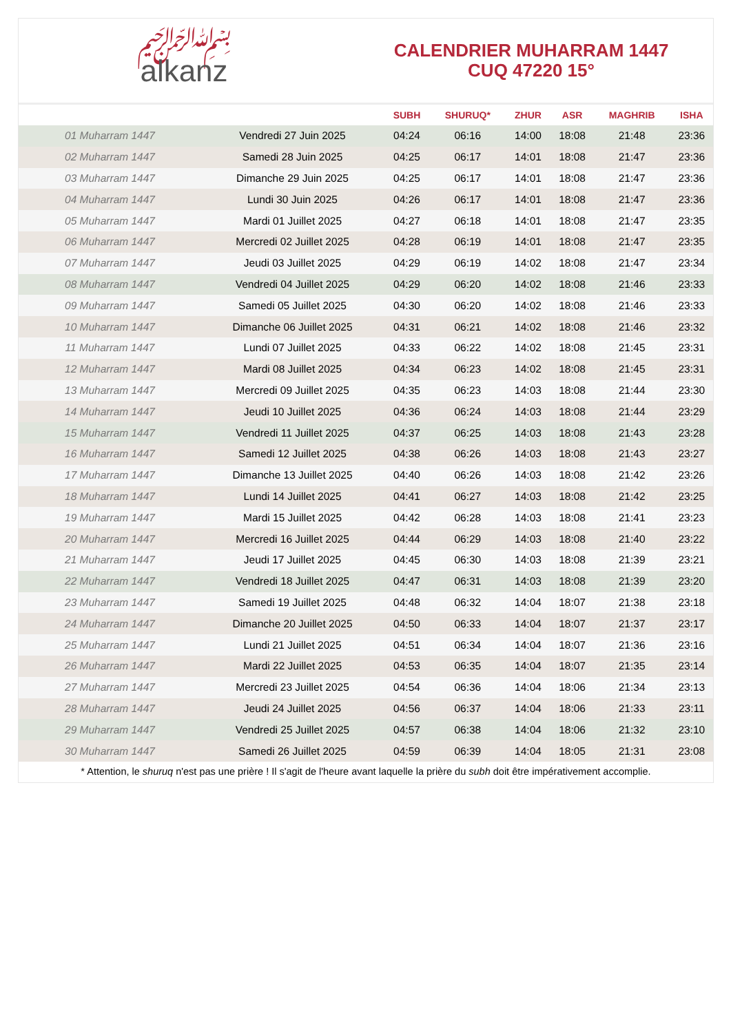﷽
alkanz
CALENDRIER MUHARRAM 1447
CUQ 47220 15°
| | | SUBH | SHURUQ* | ZHUR | ASR | MAGHRIB | ISHA |
| --- | --- | --- | --- | --- | --- | --- | --- |
| 01 Muharram 1447 | Vendredi 27 Juin 2025 | 04:24 | 06:16 | 14:00 | 18:08 | 21:48 | 23:36 |
| 02 Muharram 1447 | Samedi 28 Juin 2025 | 04:25 | 06:17 | 14:01 | 18:08 | 21:47 | 23:36 |
| 03 Muharram 1447 | Dimanche 29 Juin 2025 | 04:25 | 06:17 | 14:01 | 18:08 | 21:47 | 23:36 |
| 04 Muharram 1447 | Lundi 30 Juin 2025 | 04:26 | 06:17 | 14:01 | 18:08 | 21:47 | 23:36 |
| 05 Muharram 1447 | Mardi 01 Juillet 2025 | 04:27 | 06:18 | 14:01 | 18:08 | 21:47 | 23:35 |
| 06 Muharram 1447 | Mercredi 02 Juillet 2025 | 04:28 | 06:19 | 14:01 | 18:08 | 21:47 | 23:35 |
| 07 Muharram 1447 | Jeudi 03 Juillet 2025 | 04:29 | 06:19 | 14:02 | 18:08 | 21:47 | 23:34 |
| 08 Muharram 1447 | Vendredi 04 Juillet 2025 | 04:29 | 06:20 | 14:02 | 18:08 | 21:46 | 23:33 |
| 09 Muharram 1447 | Samedi 05 Juillet 2025 | 04:30 | 06:20 | 14:02 | 18:08 | 21:46 | 23:33 |
| 10 Muharram 1447 | Dimanche 06 Juillet 2025 | 04:31 | 06:21 | 14:02 | 18:08 | 21:46 | 23:32 |
| 11 Muharram 1447 | Lundi 07 Juillet 2025 | 04:33 | 06:22 | 14:02 | 18:08 | 21:45 | 23:31 |
| 12 Muharram 1447 | Mardi 08 Juillet 2025 | 04:34 | 06:23 | 14:02 | 18:08 | 21:45 | 23:31 |
| 13 Muharram 1447 | Mercredi 09 Juillet 2025 | 04:35 | 06:23 | 14:03 | 18:08 | 21:44 | 23:30 |
| 14 Muharram 1447 | Jeudi 10 Juillet 2025 | 04:36 | 06:24 | 14:03 | 18:08 | 21:44 | 23:29 |
| 15 Muharram 1447 | Vendredi 11 Juillet 2025 | 04:37 | 06:25 | 14:03 | 18:08 | 21:43 | 23:28 |
| 16 Muharram 1447 | Samedi 12 Juillet 2025 | 04:38 | 06:26 | 14:03 | 18:08 | 21:43 | 23:27 |
| 17 Muharram 1447 | Dimanche 13 Juillet 2025 | 04:40 | 06:26 | 14:03 | 18:08 | 21:42 | 23:26 |
| 18 Muharram 1447 | Lundi 14 Juillet 2025 | 04:41 | 06:27 | 14:03 | 18:08 | 21:42 | 23:25 |
| 19 Muharram 1447 | Mardi 15 Juillet 2025 | 04:42 | 06:28 | 14:03 | 18:08 | 21:41 | 23:23 |
| 20 Muharram 1447 | Mercredi 16 Juillet 2025 | 04:44 | 06:29 | 14:03 | 18:08 | 21:40 | 23:22 |
| 21 Muharram 1447 | Jeudi 17 Juillet 2025 | 04:45 | 06:30 | 14:03 | 18:08 | 21:39 | 23:21 |
| 22 Muharram 1447 | Vendredi 18 Juillet 2025 | 04:47 | 06:31 | 14:03 | 18:08 | 21:39 | 23:20 |
| 23 Muharram 1447 | Samedi 19 Juillet 2025 | 04:48 | 06:32 | 14:04 | 18:07 | 21:38 | 23:18 |
| 24 Muharram 1447 | Dimanche 20 Juillet 2025 | 04:50 | 06:33 | 14:04 | 18:07 | 21:37 | 23:17 |
| 25 Muharram 1447 | Lundi 21 Juillet 2025 | 04:51 | 06:34 | 14:04 | 18:07 | 21:36 | 23:16 |
| 26 Muharram 1447 | Mardi 22 Juillet 2025 | 04:53 | 06:35 | 14:04 | 18:07 | 21:35 | 23:14 |
| 27 Muharram 1447 | Mercredi 23 Juillet 2025 | 04:54 | 06:36 | 14:04 | 18:06 | 21:34 | 23:13 |
| 28 Muharram 1447 | Jeudi 24 Juillet 2025 | 04:56 | 06:37 | 14:04 | 18:06 | 21:33 | 23:11 |
| 29 Muharram 1447 | Vendredi 25 Juillet 2025 | 04:57 | 06:38 | 14:04 | 18:06 | 21:32 | 23:10 |
| 30 Muharram 1447 | Samedi 26 Juillet 2025 | 04:59 | 06:39 | 14:04 | 18:05 | 21:31 | 23:08 |
* Attention, le shuruq n'est pas une prière ! Il s'agit de l'heure avant laquelle la prière du subh doit être impérativement accomplie.